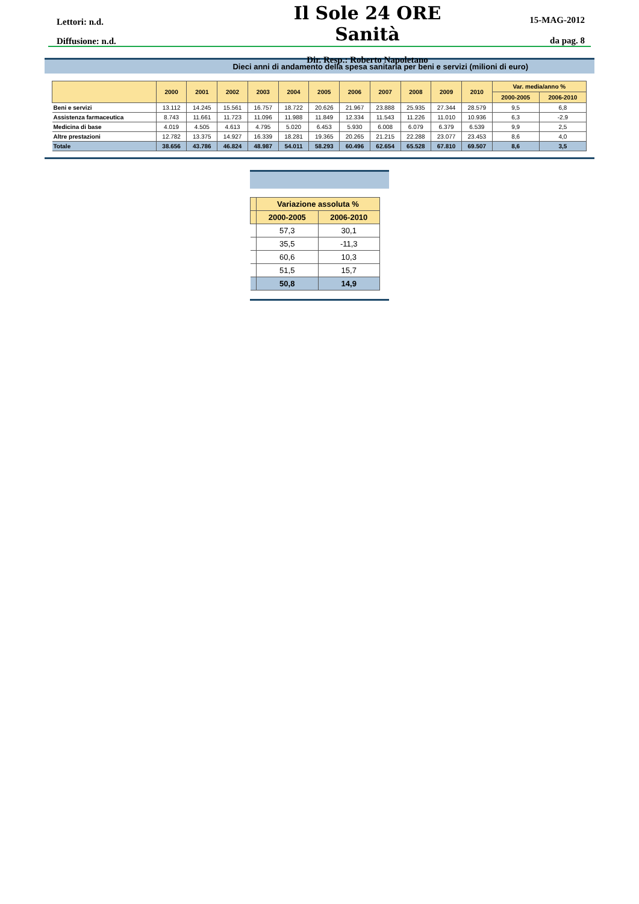Lettori: n.d.
Diffusione: n.d.
Il Sole 24 ORE Sanità
Dir. Resp.: Roberto Napoletano
15-MAG-2012
da pag. 8
Dieci anni di andamento della spesa sanitaria per beni e servizi (milioni di euro)
| | 2000 | 2001 | 2002 | 2003 | 2004 | 2005 | 2006 | 2007 | 2008 | 2009 | 2010 | Var. media/anno % | |
| --- | --- | --- | --- | --- | --- | --- | --- | --- | --- | --- | --- | --- | --- |
| | | | | | | | | | | | | 2000-2005 | 2006-2010 |
| Beni e servizi | 13.112 | 14.245 | 15.561 | 16.757 | 18.722 | 20.626 | 21.967 | 23.888 | 25.935 | 27.344 | 28.579 | 9,5 | 6,8 |
| Assistenza farmaceutica | 8.743 | 11.661 | 11.723 | 11.096 | 11.988 | 11.849 | 12.334 | 11.543 | 11.226 | 11.010 | 10.936 | 6,3 | -2,9 |
| Medicina di base | 4.019 | 4.505 | 4.613 | 4.795 | 5.020 | 6.453 | 5.930 | 6.008 | 6.079 | 6.379 | 6.539 | 9,9 | 2,5 |
| Altre prestazioni | 12.782 | 13.375 | 14.927 | 16.339 | 18.281 | 19.365 | 20.265 | 21.215 | 22.288 | 23.077 | 23.453 | 8,6 | 4,0 |
| Totale | 38.656 | 43.786 | 46.824 | 48.987 | 54.011 | 58.293 | 60.496 | 62.654 | 65.528 | 67.810 | 69.507 | 8,6 | 3,5 |
| | Variazione assoluta % | |
| --- | --- | --- |
| | 2000-2005 | 2006-2010 |
| | 57,3 | 30,1 |
| | 35,5 | -11,3 |
| | 60,6 | 10,3 |
| | 51,5 | 15,7 |
| | 50,8 | 14,9 |